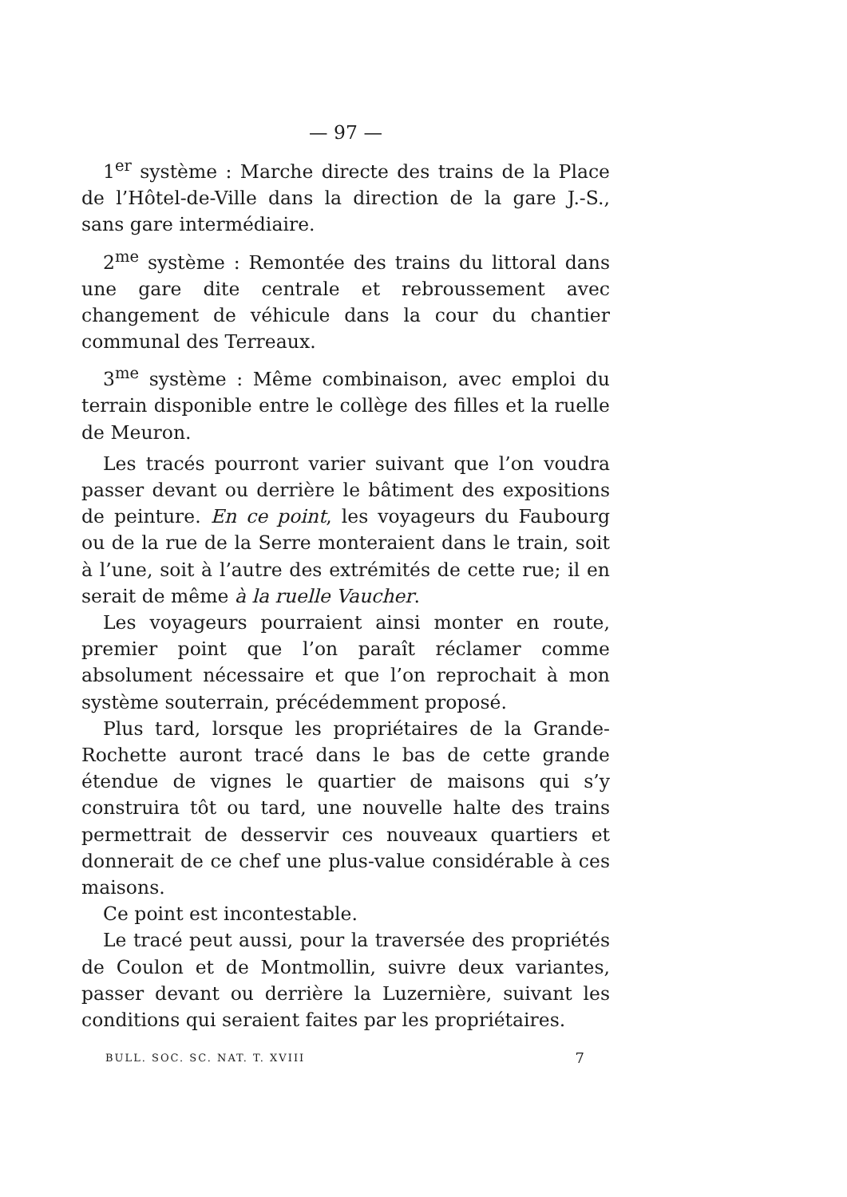— 97 —
1<sup>er</sup> système : Marche directe des trains de la Place de l’Hôtel-de-Ville dans la direction de la gare J.-S., sans gare intermédiaire.
2<sup>me</sup> système : Remontée des trains du littoral dans une gare dite centrale et rebroussement avec changement de véhicule dans la cour du chantier communal des Terreaux.
3<sup>me</sup> système : Même combinaison, avec emploi du terrain disponible entre le collège des filles et la ruelle de Meuron.
Les tracés pourront varier suivant que l’on voudra passer devant ou derrière le bâtiment des expositions de peinture. En ce point, les voyageurs du Faubourg ou de la rue de la Serre monteraient dans le train, soit à l’une, soit à l’autre des extrémités de cette rue; il en serait de même à la ruelle Vaucher.
Les voyageurs pourraient ainsi monter en route, premier point que l’on paraît réclamer comme absolument nécessaire et que l’on reprochait à mon système souterrain, précédemment proposé.
Plus tard, lorsque les propriétaires de la Grande-Rochette auront tracé dans le bas de cette grande étendue de vignes le quartier de maisons qui s’y construira tôt ou tard, une nouvelle halte des trains permettrait de desservir ces nouveaux quartiers et donnerait de ce chef une plus-value considérable à ces maisons.
Ce point est incontestable.
Le tracé peut aussi, pour la traversée des propriétés de Coulon et de Montmollin, suivre deux variantes, passer devant ou derrière la Luzernière, suivant les conditions qui seraient faites par les propriétaires.
BULL. SOC. SC. NAT. T. XVIII 7